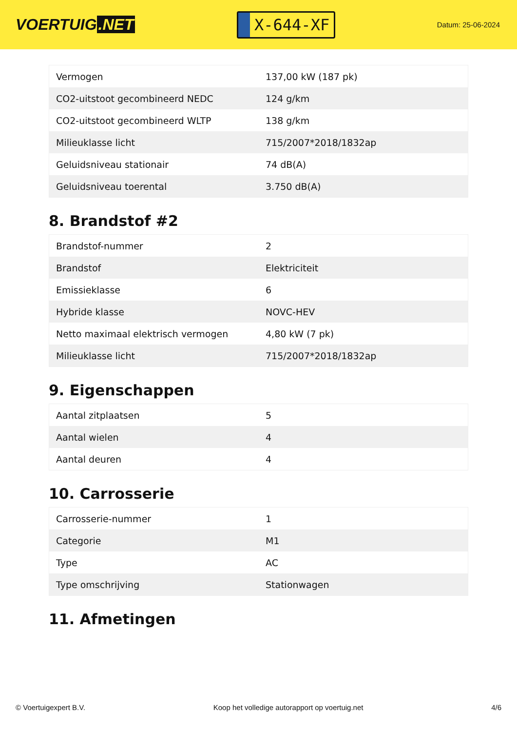VOERTUIG.NET
X-644-XF
Datum: 25-06-2024
| Vermogen | 137,00 kW (187 pk) |
| CO2-uitstoot gecombineerd NEDC | 124 g/km |
| CO2-uitstoot gecombineerd WLTP | 138 g/km |
| Milieuklasse licht | 715/2007*2018/1832ap |
| Geluidsniveau stationair | 74 dB(A) |
| Geluidsniveau toerental | 3.750 dB(A) |
8. Brandstof #2
| Brandstof-nummer | 2 |
| Brandstof | Elektriciteit |
| Emissieklasse | 6 |
| Hybride klasse | NOVC-HEV |
| Netto maximaal elektrisch vermogen | 4,80 kW (7 pk) |
| Milieuklasse licht | 715/2007*2018/1832ap |
9. Eigenschappen
| Aantal zitplaatsen | 5 |
| Aantal wielen | 4 |
| Aantal deuren | 4 |
10. Carrosserie
| Carrosserie-nummer | 1 |
| Categorie | M1 |
| Type | AC |
| Type omschrijving | Stationwagen |
11. Afmetingen
© Voertuigexpert B.V. Koop het volledige autorapport op voertuig.net 4/6